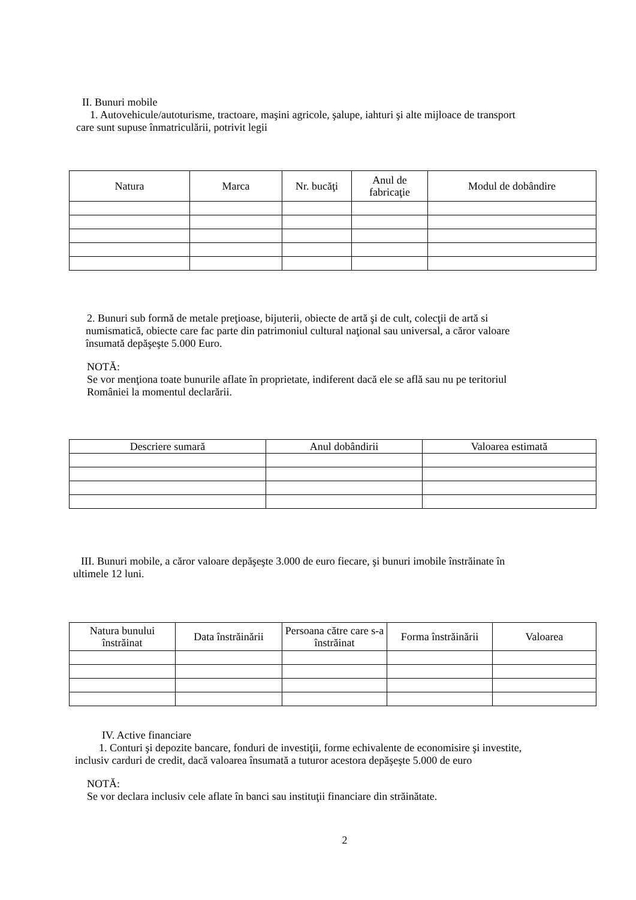II. Bunuri mobile
1. Autovehicule/autoturisme, tractoare, maşini agricole, şalupe, iahturi şi alte mijloace de transport
care sunt supuse înmatriculării, potrivit legii
| Natura | Marca | Nr. bucăţi | Anul de fabricaţie | Modul de dobândire |
| --- | --- | --- | --- | --- |
2. Bunuri sub formă de metale preţioase, bijuterii, obiecte de artă şi de cult, colecţii de artă si
numismatică, obiecte care fac parte din patrimoniul cultural naţional sau universal, a căror valoare
însumată depăşeşte 5.000 Euro.
NOTĂ:
Se vor menţiona toate bunurile aflate în proprietate, indiferent dacă ele se află sau nu pe teritoriul
României la momentul declarării.
| Descriere sumară | Anul dobândirii | Valoarea estimată |
| --- | --- | --- |
III. Bunuri mobile, a căror valoare depăşeşte 3.000 de euro fiecare, şi bunuri imobile înstrăinate în
ultimele 12 luni.
| Natura bunului înstrăinat | Data înstrăinării | Persoana către care s-a înstrăinat | Forma înstrăinării | Valoarea |
| --- | --- | --- | --- | --- |
IV. Active financiare
1. Conturi şi depozite bancare, fonduri de investiţii, forme echivalente de economisire şi investite,
inclusiv carduri de credit, dacă valoarea însumată a tuturor acestora depăşeşte 5.000 de euro
NOTĂ:
Se vor declara inclusiv cele aflate în banci sau instituţii financiare din străinătate.
2